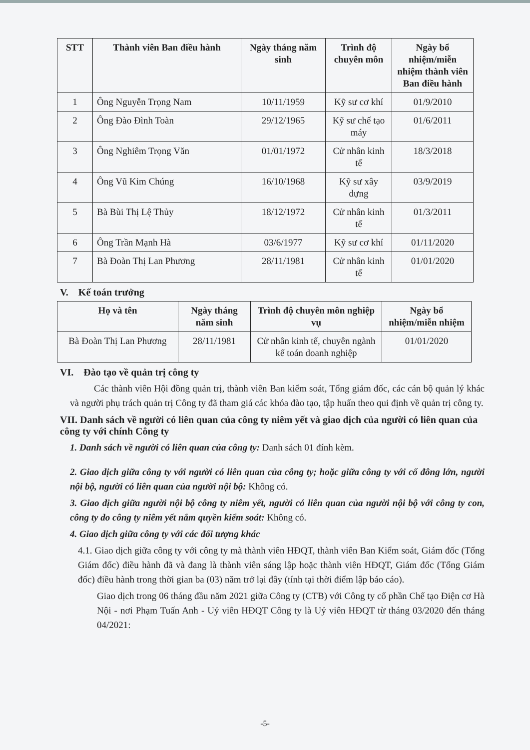| STT | Thành viên Ban điều hành | Ngày tháng năm sinh | Trình độ chuyên môn | Ngày bổ nhiệm/miễn nhiệm thành viên Ban điều hành |
| --- | --- | --- | --- | --- |
| 1 | Ông Nguyễn Trọng Nam | 10/11/1959 | Kỹ sư cơ khí | 01/9/2010 |
| 2 | Ông Đào Đình Toàn | 29/12/1965 | Kỹ sư chế tạo máy | 01/6/2011 |
| 3 | Ông Nghiêm Trọng Văn | 01/01/1972 | Cử nhân kinh tế | 18/3/2018 |
| 4 | Ông Vũ Kim Chúng | 16/10/1968 | Kỹ sư xây dựng | 03/9/2019 |
| 5 | Bà Bùi Thị Lệ Thủy | 18/12/1972 | Cử nhân kinh tế | 01/3/2011 |
| 6 | Ông Trần Mạnh Hà | 03/6/1977 | Kỹ sư cơ khí | 01/11/2020 |
| 7 | Bà Đoàn Thị Lan Phương | 28/11/1981 | Cử nhân kinh tế | 01/01/2020 |
V. Kế toán trưởng
| Họ và tên | Ngày tháng năm sinh | Trình độ chuyên môn nghiệp vụ | Ngày bổ nhiệm/miễn nhiệm |
| --- | --- | --- | --- |
| Bà Đoàn Thị Lan Phương | 28/11/1981 | Cử nhân kinh tế, chuyên ngành kế toán doanh nghiệp | 01/01/2020 |
VI. Đào tạo về quản trị công ty
Các thành viên Hội đồng quản trị, thành viên Ban kiểm soát, Tổng giám đốc, các cán bộ quản lý khác và người phụ trách quản trị Công ty đã tham giá các khóa đào tạo, tập huấn theo qui định về quản trị công ty.
VII. Danh sách về người có liên quan của công ty niêm yết và giao dịch của người có liên quan của công ty với chính Công ty
1. Danh sách về người có liên quan của công ty: Danh sách 01 đính kèm.
2. Giao dịch giữa công ty với người có liên quan của công ty; hoặc giữa công ty với cổ đông lớn, người nội bộ, người có liên quan của người nội bộ: Không có.
3. Giao dịch giữa người nội bộ công ty niêm yết, người có liên quan của người nội bộ với công ty con, công ty do công ty niêm yết nắm quyền kiểm soát: Không có.
4. Giao dịch giữa công ty với các đối tượng khác
4.1. Giao dịch giữa công ty với công ty mà thành viên HĐQT, thành viên Ban Kiểm soát, Giám đốc (Tổng Giám đốc) điều hành đã và đang là thành viên sáng lập hoặc thành viên HĐQT, Giám đốc (Tổng Giám đốc) điều hành trong thời gian ba (03) năm trở lại đây (tính tại thời điểm lập báo cáo).
Giao dịch trong 06 tháng đầu năm 2021 giữa Công ty (CTB) với Công ty cổ phần Chế tạo Điện cơ Hà Nội - nơi Phạm Tuấn Anh - Uỷ viên HĐQT Công ty là Uỷ viên HĐQT từ tháng 03/2020 đến tháng 04/2021:
-5-